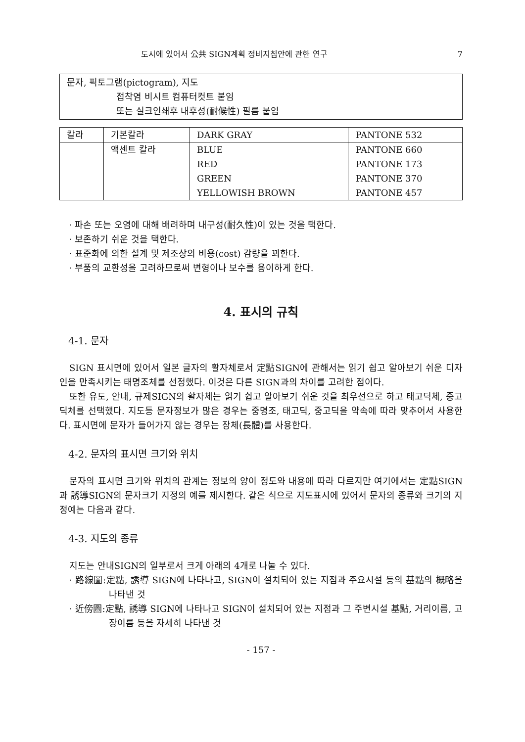도시에 있어서 公共 SIGN계획 정비지침안에 관한 연구 7
문자, 픽토그램(pictogram), 지도
접착염 비시트 컴퓨터컷트 붙임
또는 실크인쇄후 내후성(耐候性) 필름 붙임
| 칼라 | 기본칼라 | DARK GRAY | PANTONE 532 |
| | 액센트 칼라 | BLUE RED GREEN YELLOWISH BROWN | PANTONE 660 PANTONE 173 PANTONE 370 PANTONE 457 |
· 파손 또는 오염에 대해 배려하며 내구성(耐久性)이 있는 것을 택한다.
· 보존하기 쉬운 것을 택한다.
· 표준화에 의한 설계 및 제조상의 비용(cost) 감량을 꾀한다.
· 부품의 교환성을 고려하므로써 변형이나 보수를 용이하게 한다.
4. 표시의 규칙
4-1. 문자
SIGN 표시면에 있어서 일본 글자의 활자체로서 定點SIGN에 관해서는 읽기 쉽고 알아보기 쉬운 디자인을 만족시키는 태명조체를 선정했다. 이것은 다른 SIGN과의 차이를 고려한 점이다.
또한 유도, 안내, 규제SIGN의 활자체는 읽기 쉽고 알아보기 쉬운 것을 최우선으로 하고 태고딕체, 중고딕체를 선택했다. 지도등 문자정보가 많은 경우는 중명조, 태고딕, 중고딕을 약속에 따라 맞추어서 사용한다. 표시면에 문자가 들어가지 않는 경우는 장체(長體)를 사용한다.
4-2. 문자의 표시면 크기와 위치
문자의 표시면 크기와 위치의 관계는 정보의 양이 정도와 내용에 따라 다르지만 여기에서는 定點SIGN과 誘導SIGN의 문자크기 지정의 예를 제시한다. 같은 식으로 지도표시에 있어서 문자의 종류와 크기의 지정예는 다음과 같다.
4-3. 지도의 종류
지도는 안내SIGN의 일부로서 크게 아래의 4개로 나눌 수 있다.
· 路線圖:定點, 誘導 SIGN에 나타나고, SIGN이 설치되어 있는 지점과 주요시설 등의 基點의 概略을 나타낸 것
· 近傍圖:定點, 誘導 SIGN에 나타나고 SIGN이 설치되어 있는 지점과 그 주변시설 基點, 거리이름, 고장이름 등을 자세히 나타낸 것
- 157 -